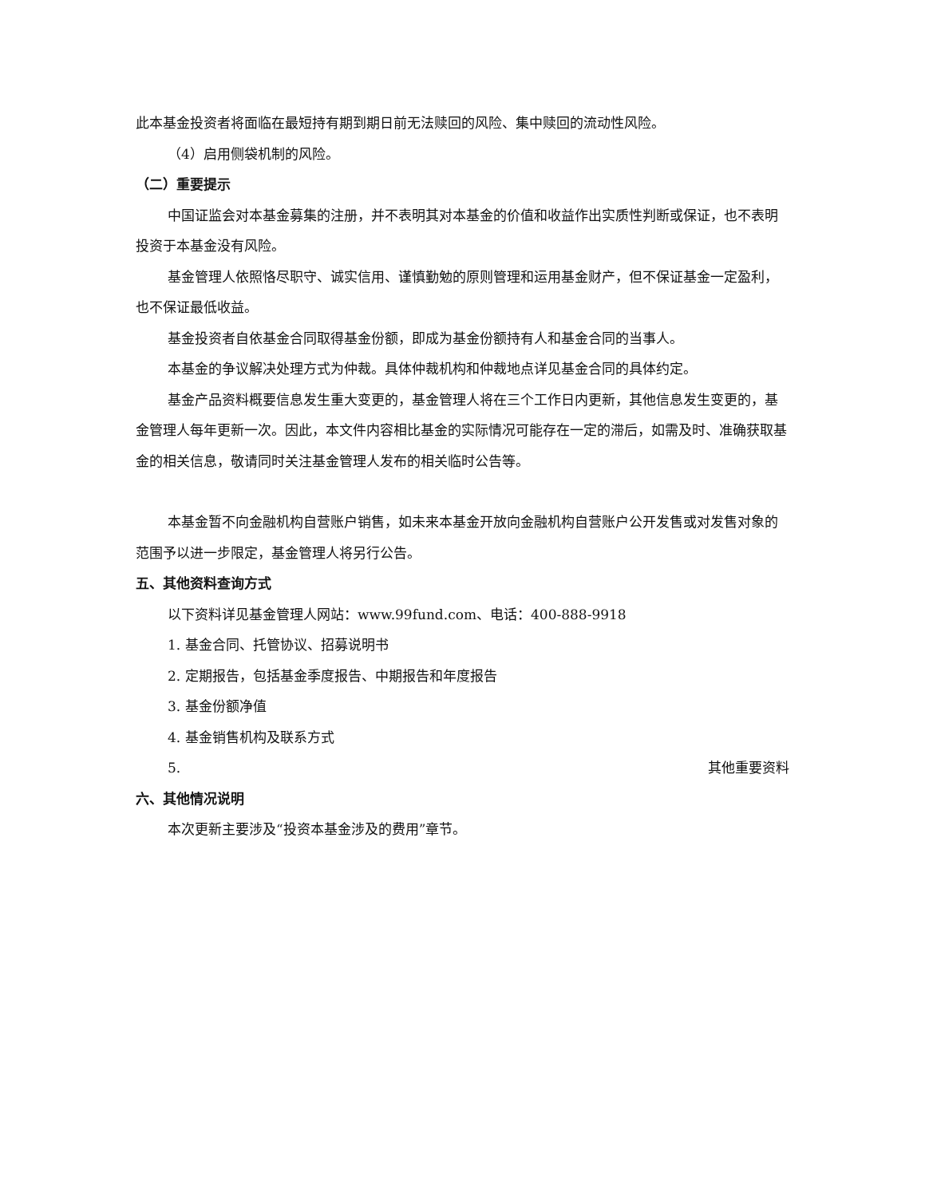此本基金投资者将面临在最短持有期到期日前无法赎回的风险、集中赎回的流动性风险。
（4）启用侧袋机制的风险。
（二）重要提示
中国证监会对本基金募集的注册，并不表明其对本基金的价值和收益作出实质性判断或保证，也不表明投资于本基金没有风险。
基金管理人依照恪尽职守、诚实信用、谨慎勤勉的原则管理和运用基金财产，但不保证基金一定盈利，也不保证最低收益。
基金投资者自依基金合同取得基金份额，即成为基金份额持有人和基金合同的当事人。
本基金的争议解决处理方式为仲裁。具体仲裁机构和仲裁地点详见基金合同的具体约定。
基金产品资料概要信息发生重大变更的，基金管理人将在三个工作日内更新，其他信息发生变更的，基金管理人每年更新一次。因此，本文件内容相比基金的实际情况可能存在一定的滞后，如需及时、准确获取基金的相关信息，敬请同时关注基金管理人发布的相关临时公告等。
本基金暂不向金融机构自营账户销售，如未来本基金开放向金融机构自营账户公开发售或对发售对象的范围予以进一步限定，基金管理人将另行公告。
五、其他资料查询方式
以下资料详见基金管理人网站：www.99fund.com、电话：400-888-9918
1. 基金合同、托管协议、招募说明书
2. 定期报告，包括基金季度报告、中期报告和年度报告
3. 基金份额净值
4. 基金销售机构及联系方式
5. 其他重要资料
六、其他情况说明
本次更新主要涉及“投资本基金涉及的费用”章节。